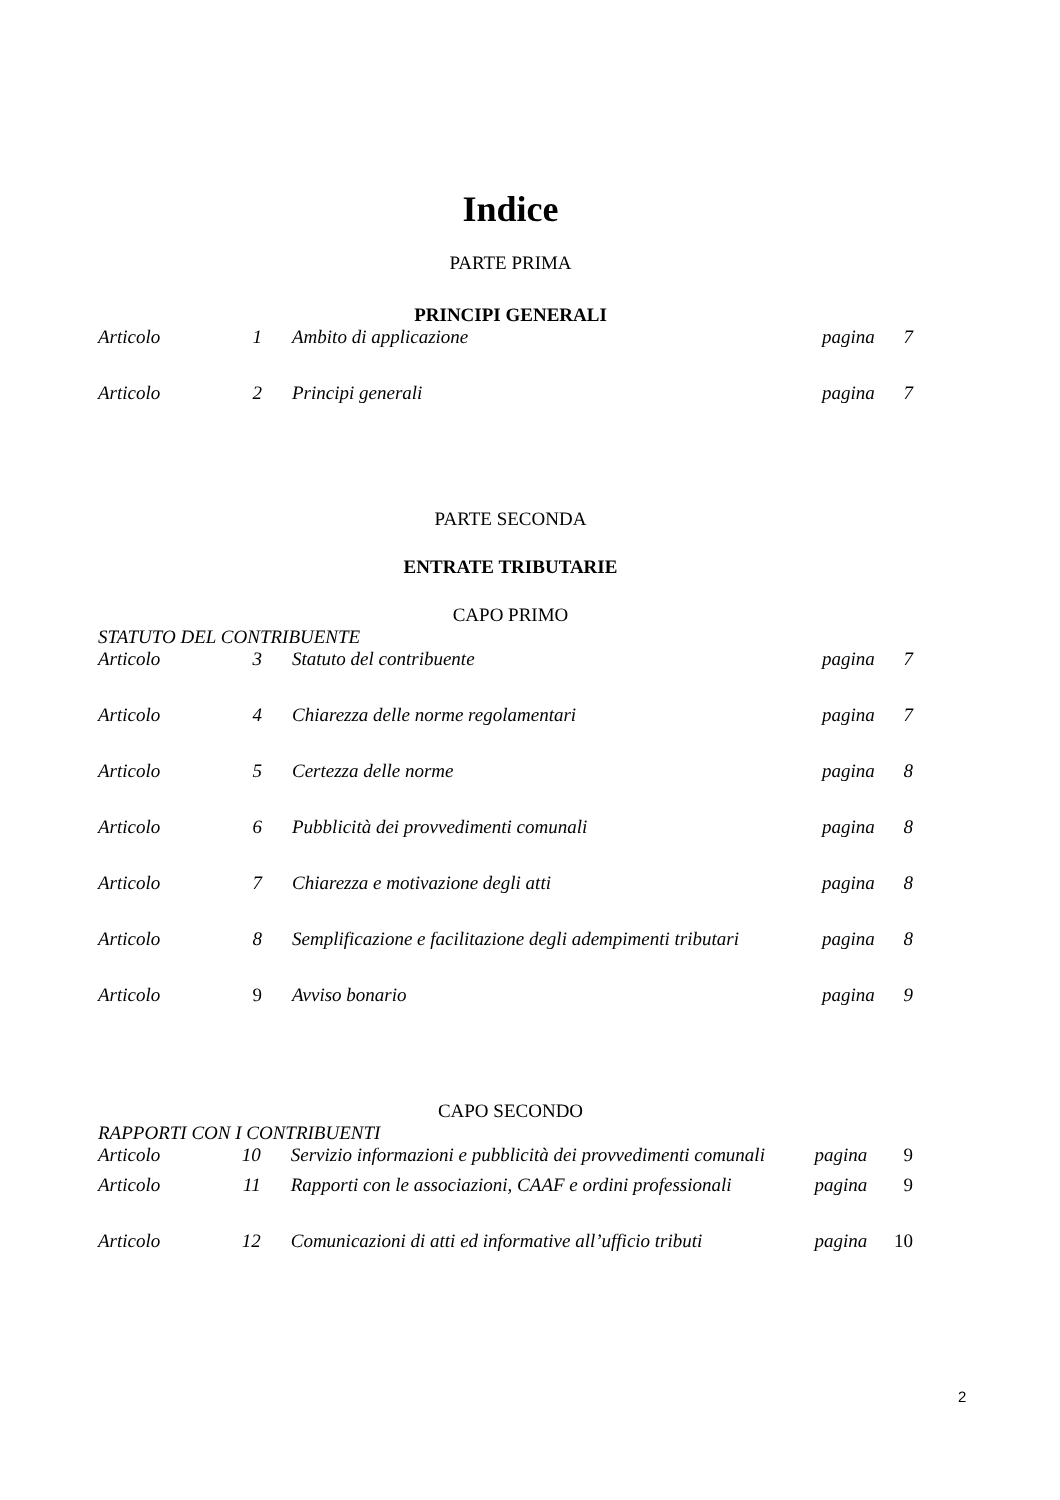Indice
PARTE PRIMA
PRINCIPI GENERALI
| Articolo | 1 | Ambito di applicazione | pagina | 7 |
| Articolo | 2 | Principi generali | pagina | 7 |
PARTE SECONDA
ENTRATE TRIBUTARIE
CAPO PRIMO
STATUTO DEL CONTRIBUENTE
| Articolo | 3 | Statuto del contribuente | pagina | 7 |
| Articolo | 4 | Chiarezza delle norme regolamentari | pagina | 7 |
| Articolo | 5 | Certezza delle norme | pagina | 8 |
| Articolo | 6 | Pubblicità dei provvedimenti comunali | pagina | 8 |
| Articolo | 7 | Chiarezza e motivazione degli atti | pagina | 8 |
| Articolo | 8 | Semplificazione e facilitazione degli adempimenti tributari | pagina | 8 |
| Articolo | 9 | Avviso bonario | pagina | 9 |
CAPO SECONDO
RAPPORTI CON I CONTRIBUENTI
| Articolo | 10 | Servizio informazioni e pubblicità dei provvedimenti comunali | pagina | 9 |
| Articolo | 11 | Rapporti con le associazioni, CAAF e ordini professionali | pagina | 9 |
| Articolo | 12 | Comunicazioni di atti ed informative all’ufficio tributi | pagina | 10 |
2